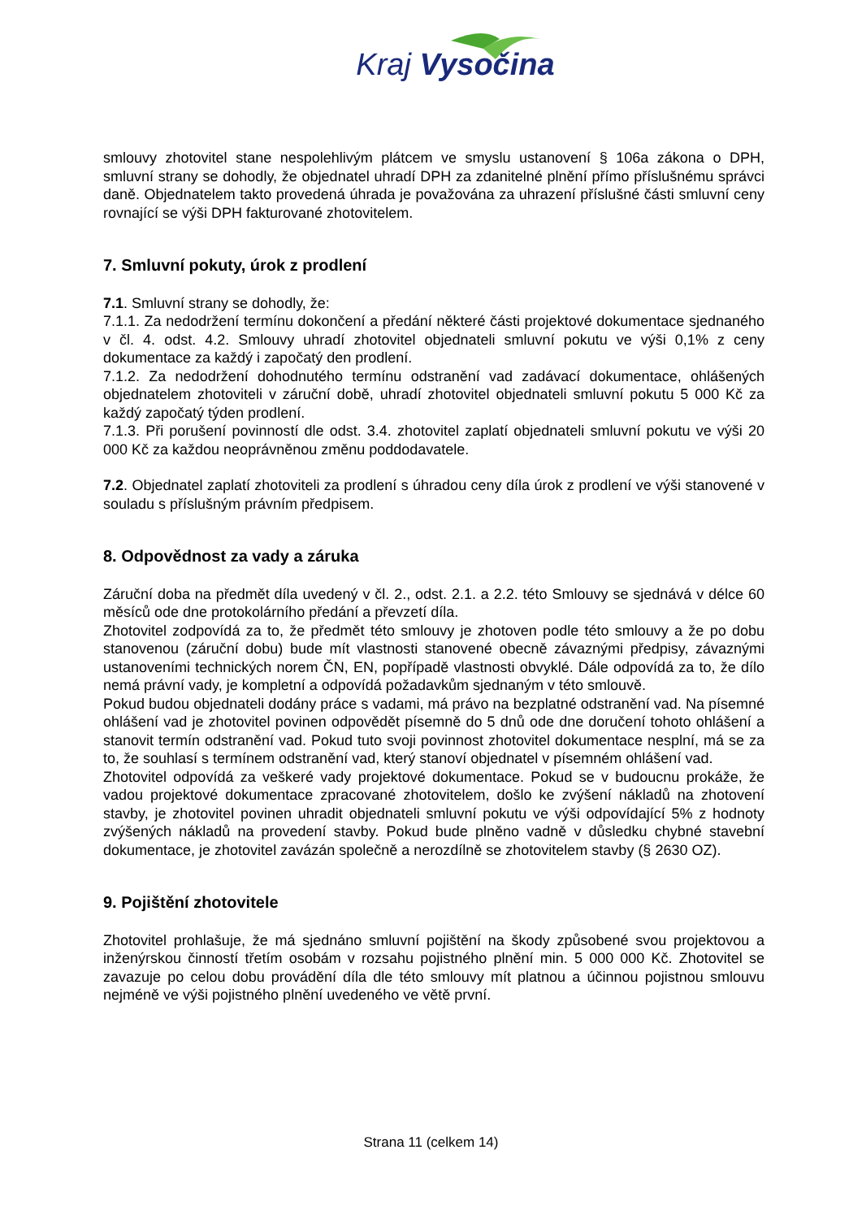Kraj Vysočina
smlouvy zhotovitel stane nespolehlivým plátcem ve smyslu ustanovení § 106a zákona o DPH, smluvní strany se dohodly, že objednatel uhradí DPH za zdanitelné plnění přímo příslušnému správci daně. Objednatelem takto provedená úhrada je považována za uhrazení příslušné části smluvní ceny rovnající se výši DPH fakturované zhotovitelem.
7. Smluvní pokuty, úrok z prodlení
7.1. Smluvní strany se dohodly, že:
7.1.1. Za nedodržení termínu dokončení a předání některé části projektové dokumentace sjednaného v čl. 4. odst. 4.2. Smlouvy uhradí zhotovitel objednateli smluvní pokutu ve výši 0,1% z ceny dokumentace za každý i započatý den prodlení.
7.1.2. Za nedodržení dohodnutého termínu odstranění vad zadávací dokumentace, ohlášených objednatelem zhotoviteli v záruční době, uhradí zhotovitel objednateli smluvní pokutu 5 000 Kč za každý započatý týden prodlení.
7.1.3. Při porušení povinností dle odst. 3.4. zhotovitel zaplatí objednateli smluvní pokutu ve výši 20 000 Kč za každou neoprávněnou změnu poddodavatele.
7.2. Objednatel zaplatí zhotoviteli za prodlení s úhradou ceny díla úrok z prodlení ve výši stanovené v souladu s příslušným právním předpisem.
8. Odpovědnost za vady a záruka
Záruční doba na předmět díla uvedený v čl. 2., odst. 2.1. a 2.2. této Smlouvy se sjednává v délce 60 měsíců ode dne protokolárního předání a převzetí díla.
Zhotovitel zodpovídá za to, že předmět této smlouvy je zhotoven podle této smlouvy a že po dobu stanovenou (záruční dobu) bude mít vlastnosti stanovené obecně závaznými předpisy, závaznými ustanoveními technických norem ČN, EN, popřípadě vlastnosti obvyklé. Dále odpovídá za to, že dílo nemá právní vady, je kompletní a odpovídá požadavkům sjednaným v této smlouvě.
Pokud budou objednateli dodány práce s vadami, má právo na bezplatné odstranění vad. Na písemné ohlášení vad je zhotovitel povinen odpovědět písemně do 5 dnů ode dne doručení tohoto ohlášení a stanovit termín odstranění vad. Pokud tuto svoji povinnost zhotovitel dokumentace nesplní, má se za to, že souhlasí s termínem odstranění vad, který stanoví objednatel v písemném ohlášení vad.
Zhotovitel odpovídá za veškeré vady projektové dokumentace. Pokud se v budoucnu prokáže, že vadou projektové dokumentace zpracované zhotovitelem, došlo ke zvýšení nákladů na zhotovení stavby, je zhotovitel povinen uhradit objednateli smluvní pokutu ve výši odpovídající 5% z hodnoty zvýšených nákladů na provedení stavby. Pokud bude plněno vadně v důsledku chybné stavební dokumentace, je zhotovitel zavázán společně a nerozdílně se zhotovitelem stavby (§ 2630 OZ).
9. Pojištění zhotovitele
Zhotovitel prohlašuje, že má sjednáno smluvní pojištění na škody způsobené svou projektovou a inženýrskou činností třetím osobám v rozsahu pojistného plnění min. 5 000 000 Kč. Zhotovitel se zavazuje po celou dobu provádění díla dle této smlouvy mít platnou a účinnou pojistnou smlouvu nejméně ve výši pojistného plnění uvedeného ve větě první.
Strana 11 (celkem 14)